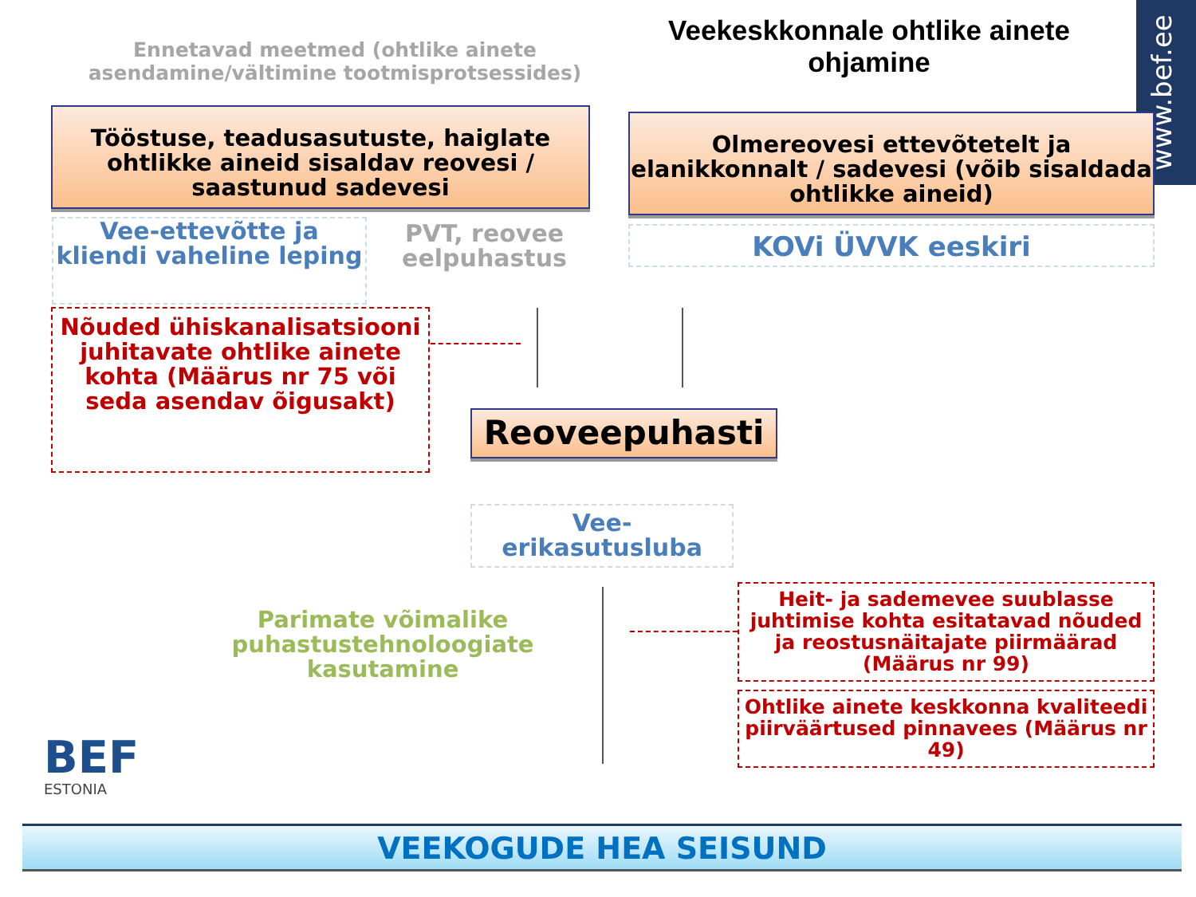Ennetavad meetmed (ohtlike ainete asendamine/vältimine tootmisprotsessides)
Veekeskkonnale ohtlike ainete ohjamine
www.bef.ee
Tööstuse, teadusasutuste, haiglate ohtlikke aineid sisaldav reovesi / saastunud sadevesi
Olmereovesi ettevõtetelt ja elanikkonnalt / sadevesi (võib sisaldada ohtlikke aineid)
Vee-ettevõtte ja kliendi vaheline leping
PVT, reovee eelpuhastus
KOVi ÜVVK eeskiri
Nõuded ühiskanalisatsiooni juhitavate ohtlike ainete kohta (Määrus nr 75 või seda asendav õigusakt)
Reoveepuhasti
Vee-erikasutusluba
Parimate võimalike puhastustehnoloogiate kasutamine
Heit- ja sademevee suublasse juhtimise kohta esitatavad nõuded ja reostusnäitajate piirmäärad (Määrus nr 99)
Ohtlike ainete keskkonna kvaliteedi piirväärtused pinnavees (Määrus nr 49)
BEF
ESTONIA
VEEKOGUDE HEA SEISUND